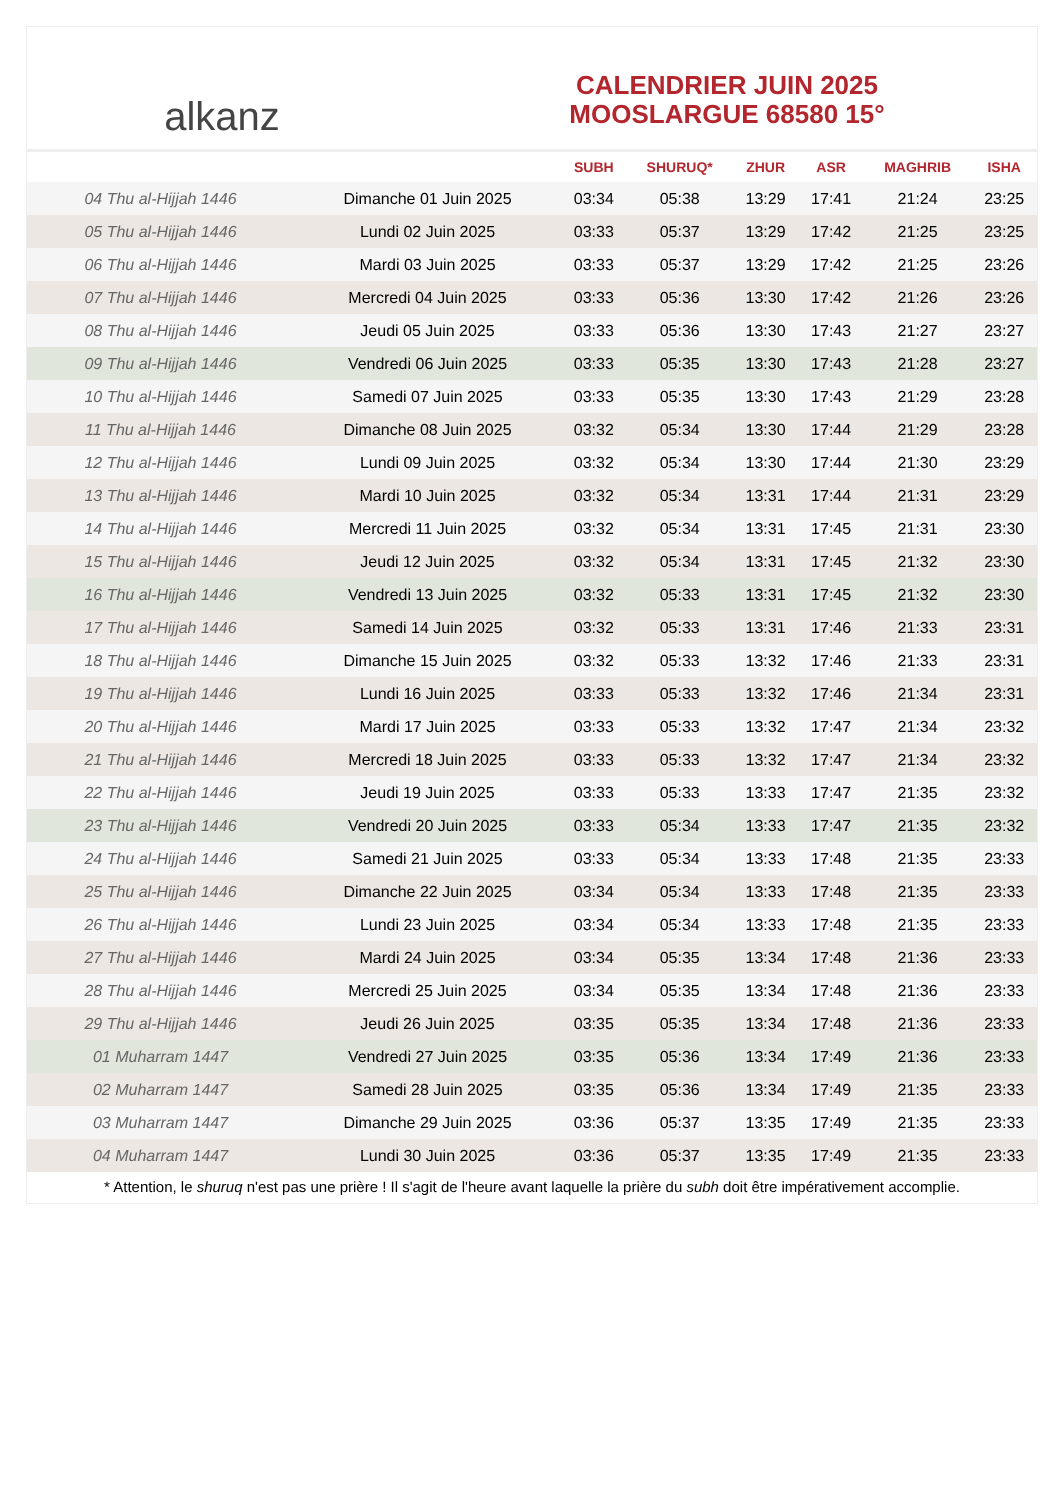alkanz
CALENDRIER JUIN 2025
MOOSLARGUE 68580 15°
| | | SUBH | SHURUQ* | ZHUR | ASR | MAGHRIB | ISHA |
| --- | --- | --- | --- | --- | --- | --- | --- |
| 04 Thu al-Hijjah 1446 | Dimanche 01 Juin 2025 | 03:34 | 05:38 | 13:29 | 17:41 | 21:24 | 23:25 |
| 05 Thu al-Hijjah 1446 | Lundi 02 Juin 2025 | 03:33 | 05:37 | 13:29 | 17:42 | 21:25 | 23:25 |
| 06 Thu al-Hijjah 1446 | Mardi 03 Juin 2025 | 03:33 | 05:37 | 13:29 | 17:42 | 21:25 | 23:26 |
| 07 Thu al-Hijjah 1446 | Mercredi 04 Juin 2025 | 03:33 | 05:36 | 13:30 | 17:42 | 21:26 | 23:26 |
| 08 Thu al-Hijjah 1446 | Jeudi 05 Juin 2025 | 03:33 | 05:36 | 13:30 | 17:43 | 21:27 | 23:27 |
| 09 Thu al-Hijjah 1446 | Vendredi 06 Juin 2025 | 03:33 | 05:35 | 13:30 | 17:43 | 21:28 | 23:27 |
| 10 Thu al-Hijjah 1446 | Samedi 07 Juin 2025 | 03:33 | 05:35 | 13:30 | 17:43 | 21:29 | 23:28 |
| 11 Thu al-Hijjah 1446 | Dimanche 08 Juin 2025 | 03:32 | 05:34 | 13:30 | 17:44 | 21:29 | 23:28 |
| 12 Thu al-Hijjah 1446 | Lundi 09 Juin 2025 | 03:32 | 05:34 | 13:30 | 17:44 | 21:30 | 23:29 |
| 13 Thu al-Hijjah 1446 | Mardi 10 Juin 2025 | 03:32 | 05:34 | 13:31 | 17:44 | 21:31 | 23:29 |
| 14 Thu al-Hijjah 1446 | Mercredi 11 Juin 2025 | 03:32 | 05:34 | 13:31 | 17:45 | 21:31 | 23:30 |
| 15 Thu al-Hijjah 1446 | Jeudi 12 Juin 2025 | 03:32 | 05:34 | 13:31 | 17:45 | 21:32 | 23:30 |
| 16 Thu al-Hijjah 1446 | Vendredi 13 Juin 2025 | 03:32 | 05:33 | 13:31 | 17:45 | 21:32 | 23:30 |
| 17 Thu al-Hijjah 1446 | Samedi 14 Juin 2025 | 03:32 | 05:33 | 13:31 | 17:46 | 21:33 | 23:31 |
| 18 Thu al-Hijjah 1446 | Dimanche 15 Juin 2025 | 03:32 | 05:33 | 13:32 | 17:46 | 21:33 | 23:31 |
| 19 Thu al-Hijjah 1446 | Lundi 16 Juin 2025 | 03:33 | 05:33 | 13:32 | 17:46 | 21:34 | 23:31 |
| 20 Thu al-Hijjah 1446 | Mardi 17 Juin 2025 | 03:33 | 05:33 | 13:32 | 17:47 | 21:34 | 23:32 |
| 21 Thu al-Hijjah 1446 | Mercredi 18 Juin 2025 | 03:33 | 05:33 | 13:32 | 17:47 | 21:34 | 23:32 |
| 22 Thu al-Hijjah 1446 | Jeudi 19 Juin 2025 | 03:33 | 05:33 | 13:33 | 17:47 | 21:35 | 23:32 |
| 23 Thu al-Hijjah 1446 | Vendredi 20 Juin 2025 | 03:33 | 05:34 | 13:33 | 17:47 | 21:35 | 23:32 |
| 24 Thu al-Hijjah 1446 | Samedi 21 Juin 2025 | 03:33 | 05:34 | 13:33 | 17:48 | 21:35 | 23:33 |
| 25 Thu al-Hijjah 1446 | Dimanche 22 Juin 2025 | 03:34 | 05:34 | 13:33 | 17:48 | 21:35 | 23:33 |
| 26 Thu al-Hijjah 1446 | Lundi 23 Juin 2025 | 03:34 | 05:34 | 13:33 | 17:48 | 21:35 | 23:33 |
| 27 Thu al-Hijjah 1446 | Mardi 24 Juin 2025 | 03:34 | 05:35 | 13:34 | 17:48 | 21:36 | 23:33 |
| 28 Thu al-Hijjah 1446 | Mercredi 25 Juin 2025 | 03:34 | 05:35 | 13:34 | 17:48 | 21:36 | 23:33 |
| 29 Thu al-Hijjah 1446 | Jeudi 26 Juin 2025 | 03:35 | 05:35 | 13:34 | 17:48 | 21:36 | 23:33 |
| 01 Muharram 1447 | Vendredi 27 Juin 2025 | 03:35 | 05:36 | 13:34 | 17:49 | 21:36 | 23:33 |
| 02 Muharram 1447 | Samedi 28 Juin 2025 | 03:35 | 05:36 | 13:34 | 17:49 | 21:35 | 23:33 |
| 03 Muharram 1447 | Dimanche 29 Juin 2025 | 03:36 | 05:37 | 13:35 | 17:49 | 21:35 | 23:33 |
| 04 Muharram 1447 | Lundi 30 Juin 2025 | 03:36 | 05:37 | 13:35 | 17:49 | 21:35 | 23:33 |
* Attention, le shuruq n'est pas une prière ! Il s'agit de l'heure avant laquelle la prière du subh doit être impérativement accomplie.